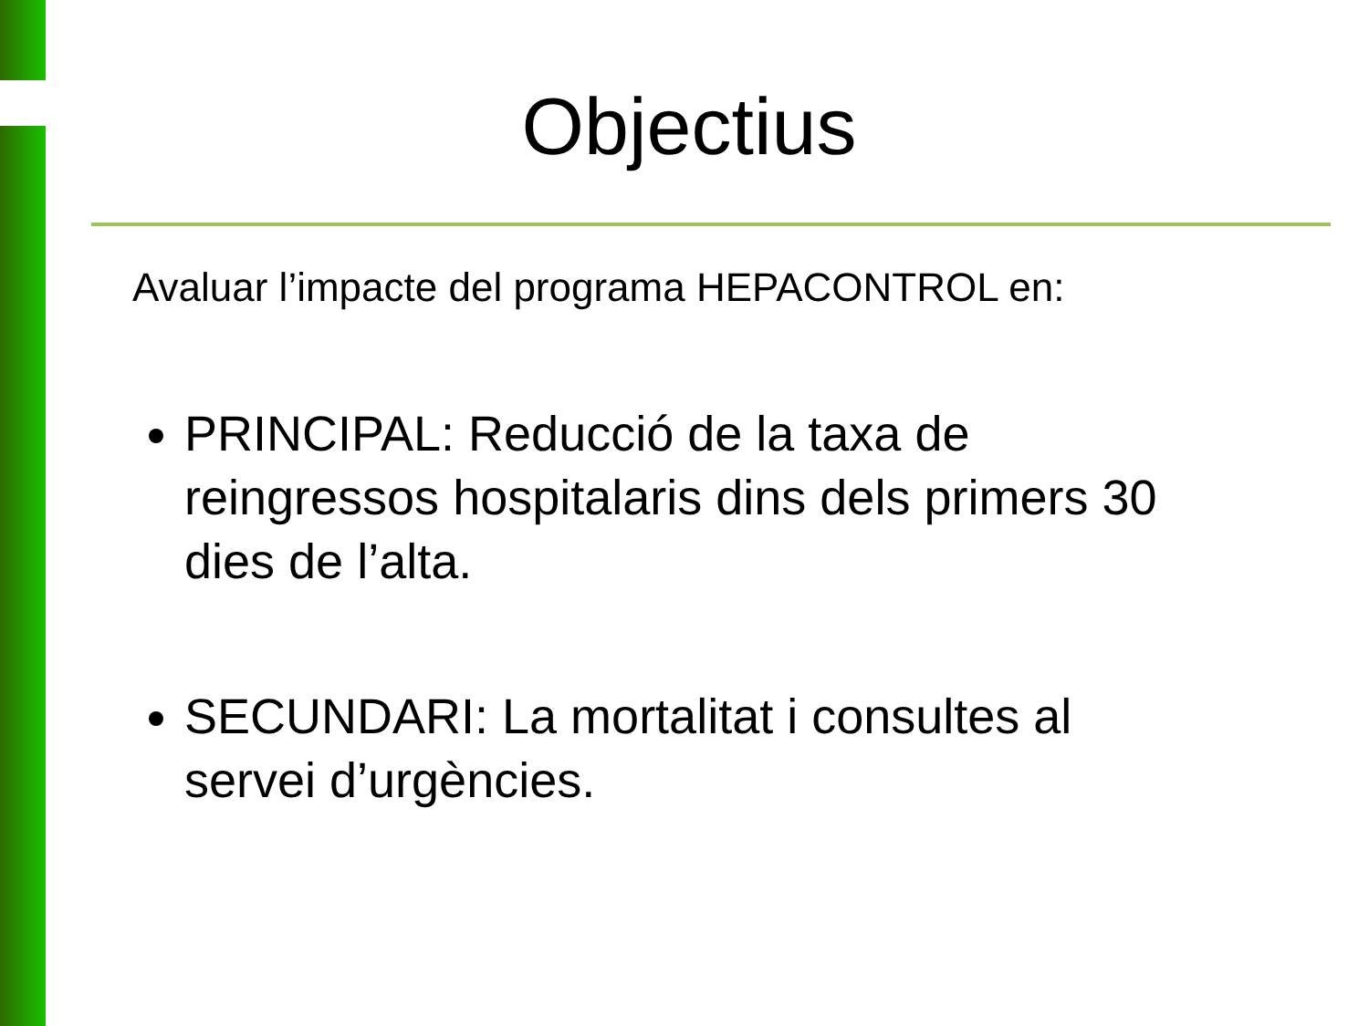Objectius
Avaluar l’impacte del programa HEPACONTROL en:
PRINCIPAL: Reducció de la taxa de reingressos hospitalaris dins dels primers 30 dies de l’alta.
SECUNDARI: La mortalitat i consultes al servei d’urgències.